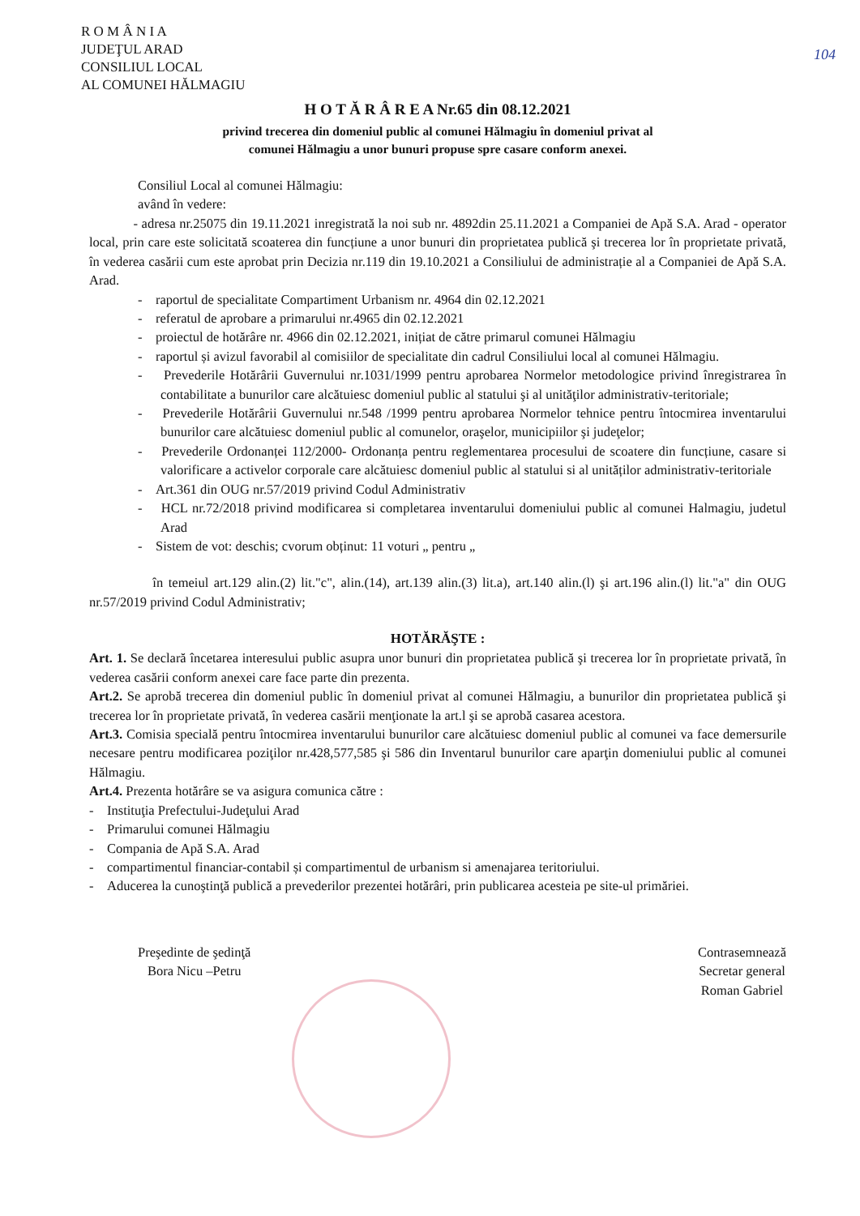R O M Â N I A
JUDEŢUL ARAD
CONSILIUL LOCAL
AL COMUNEI HĂLMAGIU
104
H O T Ă R Â R E A Nr.65 din 08.12.2021
privind trecerea din domeniul public al comunei Hălmagiu în domeniul privat al
comunei Hălmagiu a unor bunuri propuse spre casare conform anexei.
Consiliul Local al comunei Hălmagiu:
având în vedere:
- adresa nr.25075 din 19.11.2021 inregistrată la noi sub nr. 4892din 25.11.2021 a Companiei de Apă S.A. Arad - operator local, prin care este solicitată scoaterea din funcțiune a unor bunuri din proprietatea publică şi trecerea lor în proprietate privată, în vederea casării cum este aprobat prin Decizia nr.119 din 19.10.2021 a Consiliului de administrație al a Companiei de Apă S.A. Arad.
- raportul de specialitate Compartiment Urbanism nr. 4964 din 02.12.2021
- referatul de aprobare a primarului nr.4965 din 02.12.2021
- proiectul de hotărâre nr. 4966 din 02.12.2021, inițiat de către primarul comunei Hălmagiu
- raportul și avizul favorabil al comisiilor de specialitate din cadrul Consiliului local al comunei Hălmagiu.
- Prevederile Hotărârii Guvernului nr.1031/1999 pentru aprobarea Normelor metodologice privind înregistrarea în contabilitate a bunurilor care alcătuiesc domeniul public al statului şi al unităţilor administrativ-teritoriale;
- Prevederile Hotărârii Guvernului nr.548 /1999 pentru aprobarea Normelor tehnice pentru întocmirea inventarului bunurilor care alcătuiesc domeniul public al comunelor, oraşelor, municipiilor şi judeţelor;
- Prevederile Ordonanței 112/2000- Ordonanța pentru reglementarea procesului de scoatere din funcțiune, casare si valorificare a activelor corporale care alcătuiesc domeniul public al statului si al unităților administrativ-teritoriale
- Art.361 din OUG nr.57/2019 privind Codul Administrativ
- HCL nr.72/2018 privind modificarea si completarea inventarului domeniului public al comunei Halmagiu, judetul Arad
- Sistem de vot: deschis; cvorum obținut: 11 voturi „ pentru „
în temeiul art.129 alin.(2) lit."c", alin.(14), art.139 alin.(3) lit.a), art.140 alin.(l) şi art.196 alin.(l) lit."a" din OUG nr.57/2019 privind Codul Administrativ;
HOTĂRĂŞTE :
Art. 1. Se declară încetarea interesului public asupra unor bunuri din proprietatea publică şi trecerea lor în proprietate privată, în vederea casării conform anexei care face parte din prezenta.
Art.2. Se aprobă trecerea din domeniul public în domeniul privat al comunei Hălmagiu, a bunurilor din proprietatea publică şi trecerea lor în proprietate privată, în vederea casării menţionate la art.l şi se aprobă casarea acestora.
Art.3. Comisia specială pentru întocmirea inventarului bunurilor care alcătuiesc domeniul public al comunei va face demersurile necesare pentru modificarea poziţilor nr.428,577,585 şi 586 din Inventarul bunurilor care aparţin domeniului public al comunei Hălmagiu.
Art.4. Prezenta hotărâre se va asigura comunica către :
- Instituţia Prefectului-Judeţului Arad
- Primarului comunei Hălmagiu
- Compania de Apă S.A. Arad
- compartimentul financiar-contabil și compartimentul de urbanism si amenajarea teritoriului.
- Aducerea la cunoştinţă publică a prevederilor prezentei hotărâri, prin publicarea acesteia pe site-ul primăriei.
Preşedinte de şedinţă
Bora Nicu –Petru
Contrasemnează
Secretar general
Roman Gabriel